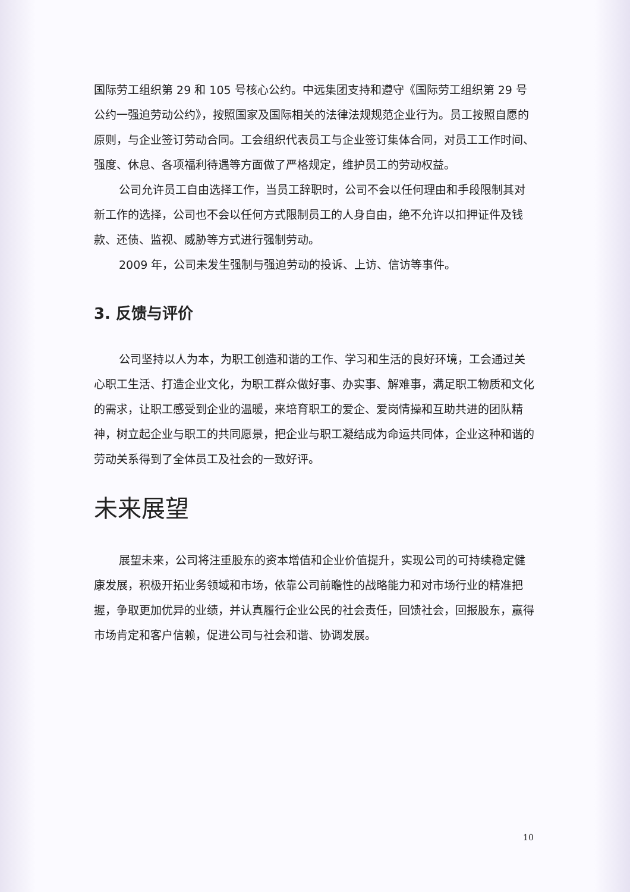国际劳工组织第 29 和 105 号核心公约。中远集团支持和遵守《国际劳工组织第 29 号公约一强迫劳动公约》，按照国家及国际相关的法律法规规范企业行为。员工按照自愿的原则，与企业签订劳动合同。工会组织代表员工与企业签订集体合同，对员工工作时间、强度、休息、各项福利待遇等方面做了严格规定，维护员工的劳动权益。
公司允许员工自由选择工作，当员工辞职时，公司不会以任何理由和手段限制其对新工作的选择，公司也不会以任何方式限制员工的人身自由，绝不允许以扣押证件及钱款、还债、监视、威胁等方式进行强制劳动。
2009 年，公司未发生强制与强迫劳动的投诉、上访、信访等事件。
3. 反馈与评价
公司坚持以人为本，为职工创造和谐的工作、学习和生活的良好环境，工会通过关心职工生活、打造企业文化，为职工群众做好事、办实事、解难事，满足职工物质和文化的需求，让职工感受到企业的温暖，来培育职工的爱企、爱岗情操和互助共进的团队精神，树立起企业与职工的共同愿景，把企业与职工凝结成为命运共同体，企业这种和谐的劳动关系得到了全体员工及社会的一致好评。
未来展望
展望未来，公司将注重股东的资本增值和企业价值提升，实现公司的可持续稳定健康发展，积极开拓业务领域和市场，依靠公司前瞻性的战略能力和对市场行业的精准把握，争取更加优异的业绩，并认真履行企业公民的社会责任，回馈社会，回报股东，赢得市场肯定和客户信赖，促进公司与社会和谐、协调发展。
10